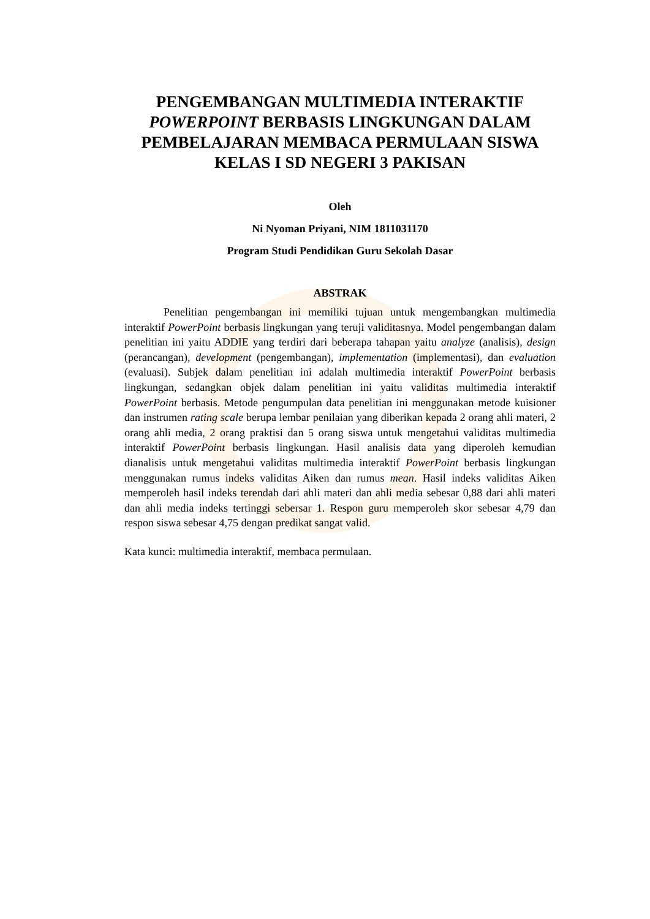PENGEMBANGAN MULTIMEDIA INTERAKTIF POWERPOINT BERBASIS LINGKUNGAN DALAM PEMBELAJARAN MEMBACA PERMULAAN SISWA KELAS I SD NEGERI 3 PAKISAN
Oleh
Ni Nyoman Priyani, NIM 1811031170
Program Studi Pendidikan Guru Sekolah Dasar
ABSTRAK
Penelitian pengembangan ini memiliki tujuan untuk mengembangkan multimedia interaktif PowerPoint berbasis lingkungan yang teruji validitasnya. Model pengembangan dalam penelitian ini yaitu ADDIE yang terdiri dari beberapa tahapan yaitu analyze (analisis), design (perancangan), development (pengembangan), implementation (implementasi), dan evaluation (evaluasi). Subjek dalam penelitian ini adalah multimedia interaktif PowerPoint berbasis lingkungan, sedangkan objek dalam penelitian ini yaitu validitas multimedia interaktif PowerPoint berbasis. Metode pengumpulan data penelitian ini menggunakan metode kuisioner dan instrumen rating scale berupa lembar penilaian yang diberikan kepada 2 orang ahli materi, 2 orang ahli media, 2 orang praktisi dan 5 orang siswa untuk mengetahui validitas multimedia interaktif PowerPoint berbasis lingkungan. Hasil analisis data yang diperoleh kemudian dianalisis untuk mengetahui validitas multimedia interaktif PowerPoint berbasis lingkungan menggunakan rumus indeks validitas Aiken dan rumus mean. Hasil indeks validitas Aiken memperoleh hasil indeks terendah dari ahli materi dan ahli media sebesar 0,88 dari ahli materi dan ahli media indeks tertinggi sebersar 1. Respon guru memperoleh skor sebesar 4,79 dan respon siswa sebesar 4,75 dengan predikat sangat valid.
Kata kunci: multimedia interaktif, membaca permulaan.